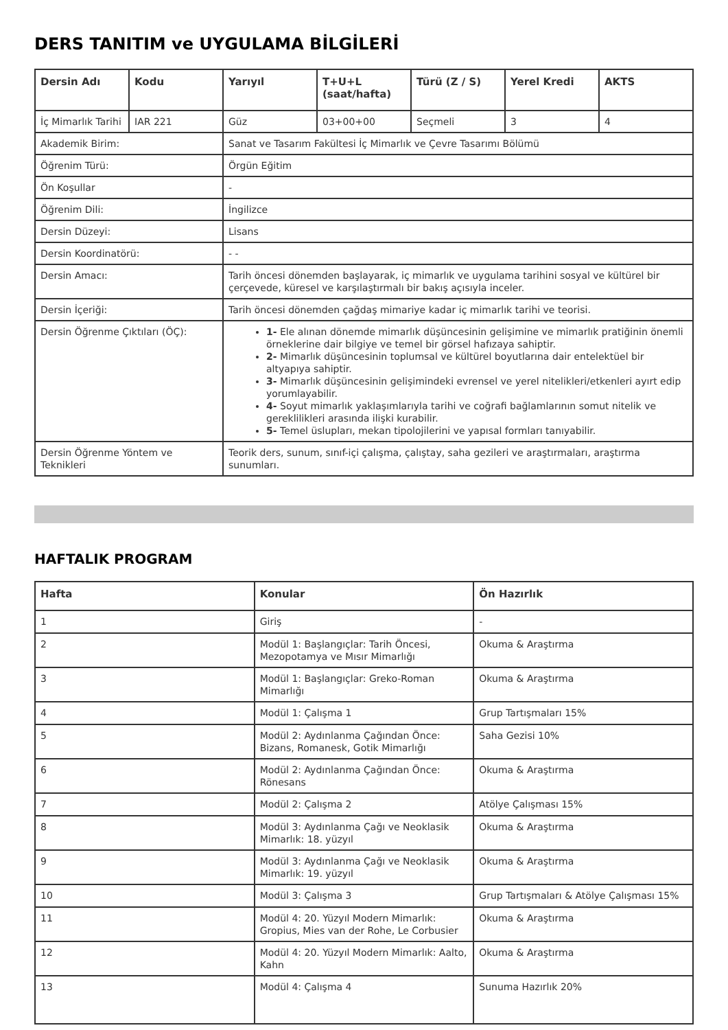DERS TANITIM ve UYGULAMA BİLGİLERİ
| Dersin Adı | Kodu | Yarıyıl | T+U+L (saat/hafta) | Türü (Z / S) | Yerel Kredi | AKTS |
| --- | --- | --- | --- | --- | --- | --- |
| İç Mimarlık Tarihi | IAR 221 | Güz | 03+00+00 | Seçmeli | 3 | 4 |
| Akademik Birim: | | Sanat ve Tasarım Fakültesi İç Mimarlık ve Çevre Tasarımı Bölümü | | | | |
| Öğrenim Türü: | | Örgün Eğitim | | | | |
| Ön Koşullar | | - | | | | |
| Öğrenim Dili: | | İngilizce | | | | |
| Dersin Düzeyi: | | Lisans | | | | |
| Dersin Koordinatörü: | | - - | | | | |
| Dersin Amacı: | | Tarih öncesi dönemden başlayarak, iç mimarlık ve uygulama tarihini sosyal ve kültürel bir çerçevede, küresel ve karşılaştırmalı bir bakış açısıyla inceler. | | | | |
| Dersin İçeriği: | | Tarih öncesi dönemden çağdaş mimariye kadar iç mimarlık tarihi ve teorisi. | | | | |
| Dersin Öğrenme Çıktıları (ÖÇ): | | 1- Ele alınan dönemde mimarlık düşüncesinin gelişimine ve mimarlık pratiğinin önemli örneklerine dair bilgiye ve temel bir görsel hafızaya sahiptir. 2- Mimarlık düşüncesinin toplumsal ve kültürel boyutlarına dair entelektüel bir altyapıya sahiptir. 3- Mimarlık düşüncesinin gelişimindeki evrensel ve yerel nitelikleri/etkenleri ayırt edip yorumlayabilir. 4- Soyut mimarlık yaklaşımlarıyla tarihi ve coğrafi bağlamlarının somut nitelik ve gereklilikleri arasında ilişki kurabilir. 5- Temel üslupları, mekan tipolojilerini ve yapısal formları tanıyabilir. | | | | |
| Dersin Öğrenme Yöntem ve Teknikleri | | Teorik ders, sunum, sınıf-içi çalışma, çalıştay, saha gezileri ve araştırmaları, araştırma sunumları. | | | | |
HAFTALIK PROGRAM
| Hafta | Konular | Ön Hazırlık |
| --- | --- | --- |
| 1 | Giriş | - |
| 2 | Modül 1: Başlangıçlar: Tarih Öncesi, Mezopotamya ve Mısır Mimarlığı | Okuma & Araştırma |
| 3 | Modül 1: Başlangıçlar: Greko-Roman Mimarlığı | Okuma & Araştırma |
| 4 | Modül 1: Çalışma 1 | Grup Tartışmaları 15% |
| 5 | Modül 2: Aydınlanma Çağından Önce: Bizans, Romanesk, Gotik Mimarlığı | Saha Gezisi 10% |
| 6 | Modül 2: Aydınlanma Çağından Önce: Rönesans | Okuma & Araştırma |
| 7 | Modül 2: Çalışma 2 | Atölye Çalışması 15% |
| 8 | Modül 3: Aydınlanma Çağı ve Neoklasik Mimarlık: 18. yüzyıl | Okuma & Araştırma |
| 9 | Modül 3: Aydınlanma Çağı ve Neoklasik Mimarlık: 19. yüzyıl | Okuma & Araştırma |
| 10 | Modül 3: Çalışma 3 | Grup Tartışmaları & Atölye Çalışması 15% |
| 11 | Modül 4: 20. Yüzyıl Modern Mimarlık: Gropius, Mies van der Rohe, Le Corbusier | Okuma & Araştırma |
| 12 | Modül 4: 20. Yüzyıl Modern Mimarlık: Aalto, Kahn | Okuma & Araştırma |
| 13 | Modül 4: Çalışma 4 | Sunuma Hazırlık 20% |